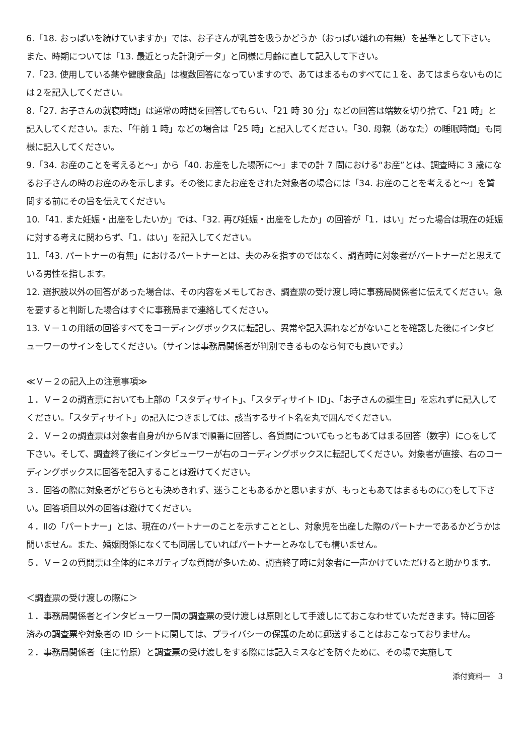6.「18. おっぱいを続けていますか」では、お子さんが乳首を吸うかどうか（おっぱい離れの有無）を基準として下さい。また、時期については「13. 最近とった計測データ」と同様に月齢に直して記入して下さい。
7.「23. 使用している薬や健康食品」は複数回答になっていますので、あてはまるものすべてに１を、あてはまらないものには２を記入してください。
8.「27. お子さんの就寝時間」は通常の時間を回答してもらい、「21 時 30 分」などの回答は端数を切り捨て、「21 時」と記入してください。また、「午前 1 時」などの場合は「25 時」と記入してください。「30. 母親（あなた）の睡眠時間」も同様に記入してください。
9.「34. お産のことを考えると～」から「40. お産をした場所に～」までの計 7 問における“お産”とは、調査時に 3 歳になるお子さんの時のお産のみを示します。その後にまたお産をされた対象者の場合には「34. お産のことを考えると～」を質問する前にその旨を伝えてください。
10.「41. また妊娠・出産をしたいか」では、「32. 再び妊娠・出産をしたか」の回答が「1．はい」だった場合は現在の妊娠に対する考えに関わらず、「1．はい」を記入してください。
11.「43. パートナーの有無」におけるパートナーとは、夫のみを指すのではなく、調査時に対象者がパートナーだと思えている男性を指します。
12. 選択肢以外の回答があった場合は、その内容をメモしておき、調査票の受け渡し時に事務局関係者に伝えてください。急を要すると判断した場合はすぐに事務局まで連絡してください。
13. Ｖ－１の用紙の回答すべてをコーディングボックスに転記し、異常や記入漏れなどがないことを確認した後にインタビューワーのサインをしてください。（サインは事務局関係者が判別できるものなら何でも良いです。）
≪Ｖ－２の記入上の注意事項≫
１．Ｖ－２の調査票においても上部の「スタディサイト」、「スタディサイト ID」、「お子さんの誕生日」を忘れずに記入してください。「スタディサイト」の記入につきましては、該当するサイト名を丸で囲んでください。
２．Ｖ－２の調査票は対象者自身がⅠからⅣまで順番に回答し、各質問についてもっともあてはまる回答（数字）に○をして下さい。そして、調査終了後にインタビューワーが右のコーディングボックスに転記してください。対象者が直接、右のコーディングボックスに回答を記入することは避けてください。
３．回答の際に対象者がどちらとも決めきれず、迷うこともあるかと思いますが、もっともあてはまるものに○をして下さい。回答項目以外の回答は避けてください。
４．Ⅱの「パートナー」とは、現在のパートナーのことを示すこととし、対象児を出産した際のパートナーであるかどうかは問いません。また、婚姻関係になくても同居していればパートナーとみなしても構いません。
５．Ｖ－２の質問票は全体的にネガティブな質問が多いため、調査終了時に対象者に一声かけていただけると助かります。
＜調査票の受け渡しの際に＞
１．事務局関係者とインタビューワー間の調査票の受け渡しは原則として手渡しにておこなわせていただきます。特に回答済みの調査票や対象者の ID シートに関しては、プライバシーの保護のために郵送することはおこなっておりません。
２．事務局関係者（主に竹原）と調査票の受け渡しをする際には記入ミスなどを防ぐために、その場で実施して
添付資料一　3